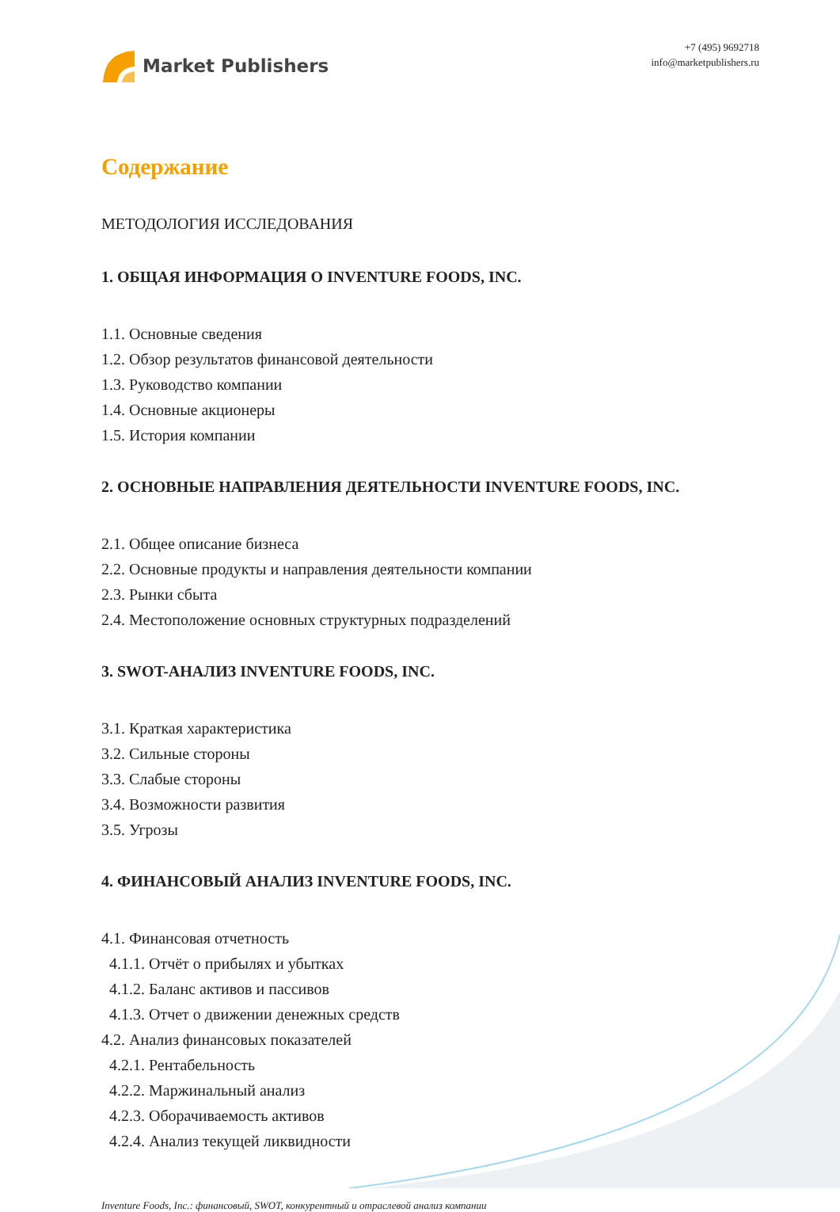Market Publishers
+7 (495) 9692718
info@marketpublishers.ru
Содержание
МЕТОДОЛОГИЯ ИССЛЕДОВАНИЯ
1. ОБЩАЯ ИНФОРМАЦИЯ О INVENTURE FOODS, INC.
1.1. Основные сведения
1.2. Обзор результатов финансовой деятельности
1.3. Руководство компании
1.4. Основные акционеры
1.5. История компании
2. ОСНОВНЫЕ НАПРАВЛЕНИЯ ДЕЯТЕЛЬНОСТИ INVENTURE FOODS, INC.
2.1. Общее описание бизнеса
2.2. Основные продукты и направления деятельности компании
2.3. Рынки сбыта
2.4. Местоположение основных структурных подразделений
3. SWOT-АНАЛИЗ INVENTURE FOODS, INC.
3.1. Краткая характеристика
3.2. Сильные стороны
3.3. Слабые стороны
3.4. Возможности развития
3.5. Угрозы
4. ФИНАНСОВЫЙ АНАЛИЗ INVENTURE FOODS, INC.
4.1. Финансовая отчетность
4.1.1. Отчёт о прибылях и убытках
4.1.2. Баланс активов и пассивов
4.1.3. Отчет о движении денежных средств
4.2. Анализ финансовых показателей
4.2.1. Рентабельность
4.2.2. Маржинальный анализ
4.2.3. Оборачиваемость активов
4.2.4. Анализ текущей ликвидности
Inventure Foods, Inc.: финансовый, SWOT, конкурентный и отраслевой анализ компании